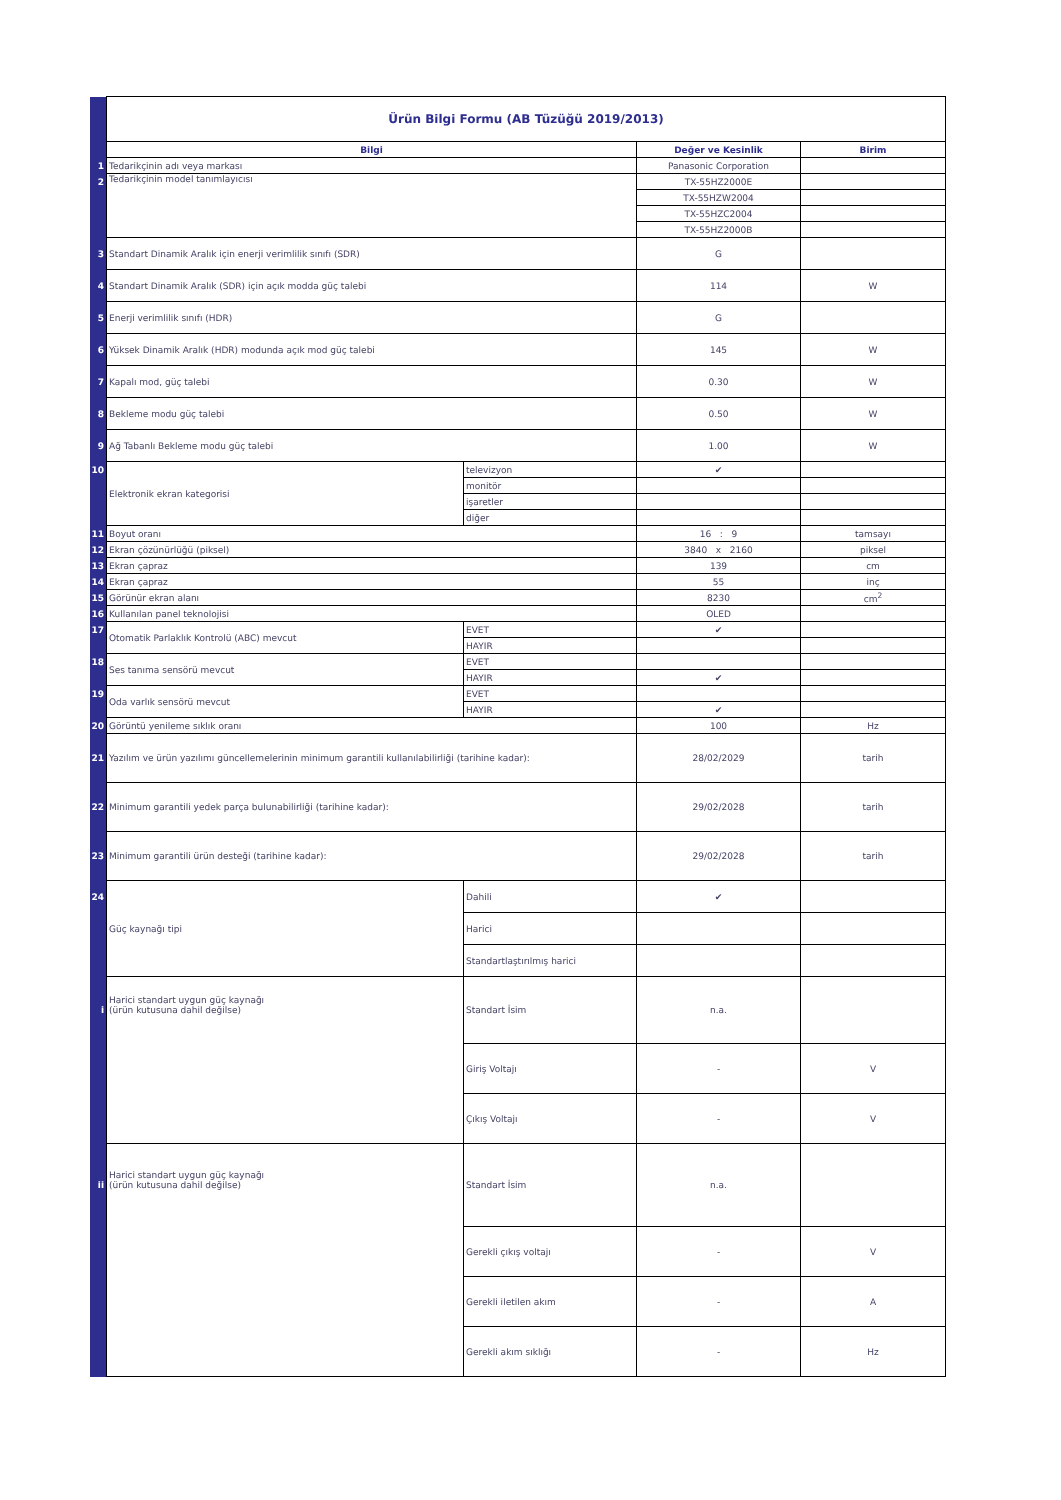| | Ürün Bilgi Formu (AB Tüzüğü 2019/2013) | | | |
| | Bilgi | | Değer ve Kesinlik | Birim |
| 1 | Tedarikçinin adı veya markası | | Panasonic Corporation | |
| 2 | Tedarikçinin model tanımlayıcısı | | TX-55HZ2000E | |
| | | | TX-55HZW2004 | |
| | | | TX-55HZC2004 | |
| | | | TX-55HZ2000B | |
| 3 | Standart Dinamik Aralık için enerji verimlilik sınıfı (SDR) | | G | |
| 4 | Standart Dinamik Aralık (SDR) için açık modda güç talebi | | 114 | W |
| 5 | Enerji verimlilik sınıfı (HDR) | | G | |
| 6 | Yüksek Dinamik Aralık (HDR) modunda açık mod güç talebi | | 145 | W |
| 7 | Kapalı mod, güç talebi | | 0.30 | W |
| 8 | Bekleme modu güç talebi | | 0.50 | W |
| 9 | Ağ Tabanlı Bekleme modu güç talebi | | 1.00 | W |
| 10 | Elektronik ekran kategorisi | televizyon | ✔ | |
| | | monitör | | |
| | | işaretler | | |
| | | diğer | | |
| 11 | Boyut oranı | | 16 : 9 | tamsayı |
| 12 | Ekran çözünürlüğü (piksel) | | 3840 x 2160 | piksel |
| 13 | Ekran çapraz | | 139 | cm |
| 14 | Ekran çapraz | | 55 | inç |
| 15 | Görünür ekran alanı | | 8230 | cm<sup>2</sup> |
| 16 | Kullanılan panel teknolojisi | | OLED | |
| 17 | Otomatik Parlaklık Kontrolü (ABC) mevcut | EVET | ✔ | |
| | | HAYIR | | |
| 18 | Ses tanıma sensörü mevcut | EVET | | |
| | | HAYIR | ✔ | |
| 19 | Oda varlık sensörü mevcut | EVET | | |
| | | HAYIR | ✔ | |
| 20 | Görüntü yenileme sıklık oranı | | 100 | Hz |
| 21 | Yazılım ve ürün yazılımı güncellemelerinin minimum garantili kullanılabilirliği (tarihine kadar): | | 28/02/2029 | tarih |
| 22 | Minimum garantili yedek parça bulunabilirliği (tarihine kadar): | | 29/02/2028 | tarih |
| 23 | Minimum garantili ürün desteği (tarihine kadar): | | 29/02/2028 | tarih |
| 24 | Güç kaynağı tipi | Dahili | ✔ | |
| | | Harici | | |
| | | Standartlaştırılmış harici | | |
| i | Harici standart uygun güç kaynağı (ürün kutusuna dahil değilse) | Standart İsim | n.a. | |
| | | Giriş Voltajı | - | V |
| | | Çıkış Voltajı | - | V |
| ii | Harici standart uygun güç kaynağı (ürün kutusuna dahil değilse) | Standart İsim | n.a. | |
| | | Gerekli çıkış voltajı | - | V |
| | | Gerekli iletilen akım | - | A |
| | | Gerekli akım sıklığı | - | Hz |